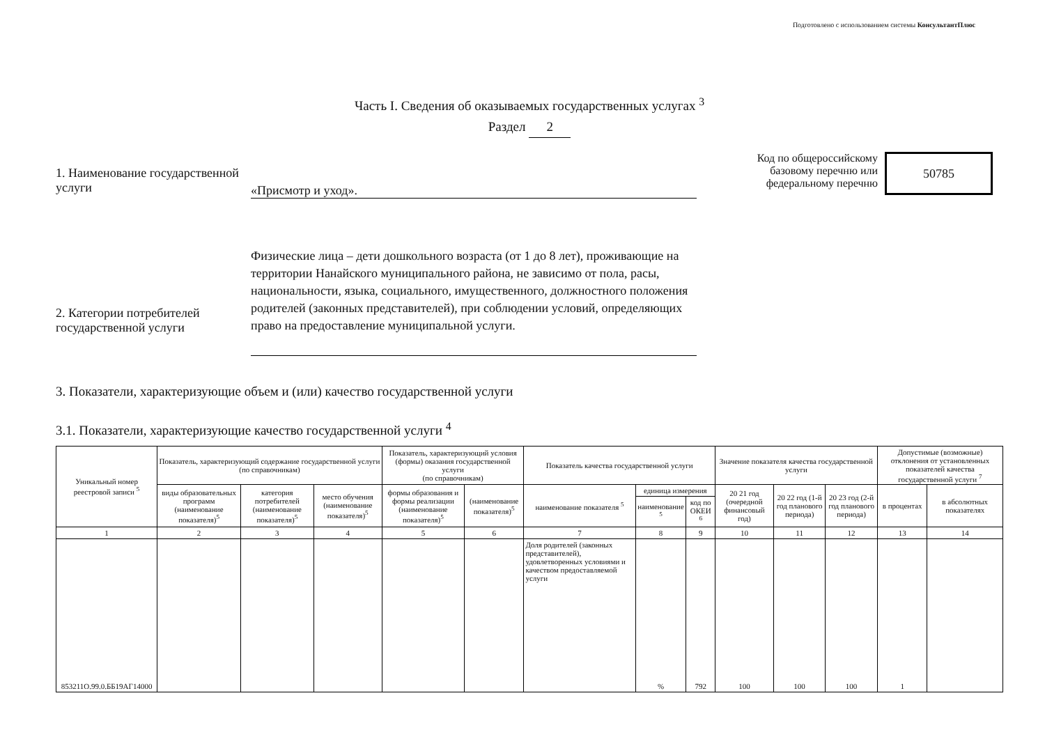Подготовлено с использованием системы КонсультантПлюс
Часть I. Сведения об оказываемых государственных услугах <sup>3</sup>
Раздел 2
1. Наименование государственной услуги
«Присмотр и уход».
Код по общероссийскому базовому перечню или федеральному перечню
50785
2. Категории потребителей государственной услуги
Физические лица – дети дошкольного возраста (от 1 до 8 лет), проживающие на территории Нанайского муниципального района, не зависимо от пола, расы, национальности, языка, социального, имущественного, должностного положения родителей (законных представителей), при соблюдении условий, определяющих право на предоставление муниципальной услуги.
3. Показатели, характеризующие объем и (или) качество государственной услуги
3.1. Показатели, характеризующие качество государственной услуги <sup>4</sup>
| Уникальный номер реестровой записи <sup>5</sup> | Показатель, характеризующий содержание государственной услуги (по справочникам) | | | Показатель, характеризующий условия (формы) оказания государственной услуги (по справочникам) | | Показатель качества государственной услуги | | | Значение показателя качества государственной услуги | | | Допустимые (возможные) отклонения от установленных показателей качества государственной услуги <sup>7</sup> | |
| --- | --- | --- | --- | --- | --- | --- | --- | --- | --- | --- | --- | --- | --- |
| | виды образовательных программ (наименование показателя)<sup>5</sup> | категория потребителей (наименование показателя)<sup>5</sup> | место обучения (наименование показателя)<sup>5</sup> | формы образования и формы реализации (наименование показателя)<sup>5</sup> | (наименование показателя)<sup>5</sup> | наименование показателя <sup>5</sup> | единица измерения | | 20 21 год (очередной финансовый год) | 20 22 год (1-й год планового периода) | 20 23 год (2-й год планового периода) | в процентах | в абсолютных показателях |
| | | | | | | | наименование <sup>5</sup> | код по ОКЕИ <sup>6</sup> | | | | | |
| 1 | 2 | 3 | 4 | 5 | 6 | 7 | 8 | 9 | 10 | 11 | 12 | 13 | 14 |
| 853211О.99.0.ББ19АГ14000 | | | | | | Доля родителей (законных представителей), удовлетворенных условиями и качеством предоставляемой услуги | % | 792 | 100 | 100 | 100 | 1 | |